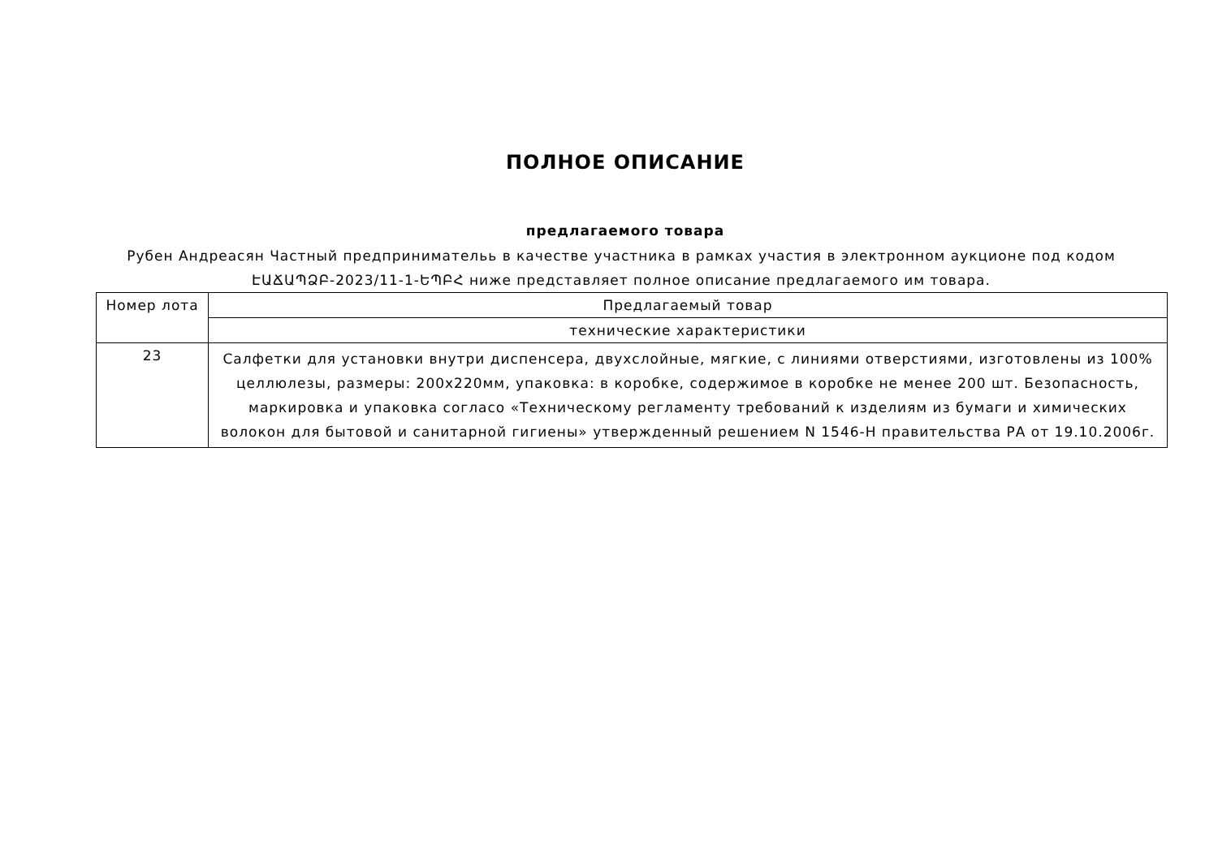ПОЛНОЕ ОПИСАНИЕ
предлагаемого товара
Рубен Андреасян Частный предпринимательь в качестве участника в рамках участия в электронном аукционе под кодом ԷԱՃԱՊՁԲ-2023/11-1-ԵՊԲՀ ниже представляет полное описание предлагаемого им товара.
| Номер лота | Предлагаемый товар |
| | технические характеристики |
| 23 | Салфетки для установки внутри диспенсера, двухслойные, мягкие, с линиями отверстиями, изготовлены из 100% целлюлезы, размеры: 200x220мм, упаковка: в коробке, содержимое в коробке не менее 200 шт. Безопасность, маркировка и упаковка согласо «Техническому регламенту требований к изделиям из бумаги и химических волокон для бытовой и санитарной гигиены» утвержденный решением N 1546-Н правительства РА от 19.10.2006г. |